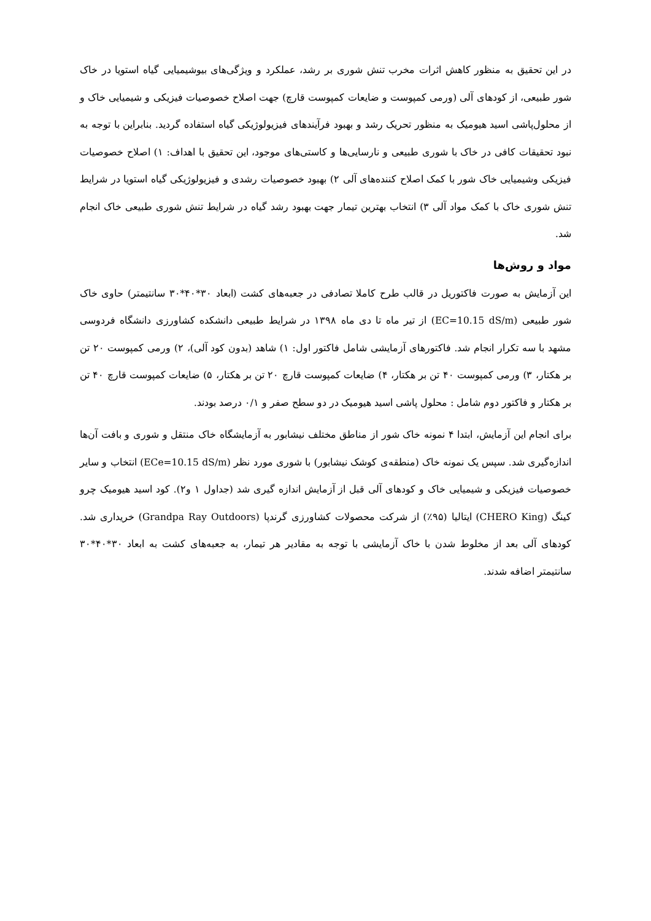در این تحقیق به منظور کاهش اثرات مخرب تنش شوری بر رشد، عملکرد و ویژگی‌های بیوشیمیایی گیاه استویا در خاک شور طبیعی، از کودهای آلی (ورمی کمپوست و ضایعات کمپوست قارچ) جهت اصلاح خصوصیات فیزیکی و شیمیایی خاک و از محلول‌پاشی اسید هیومیک به منظور تحریک رشد و بهبود فرآیندهای فیزیولوژیکی گیاه استفاده گردید. بنابراین با توجه به نبود تحقیقات کافی در خاک با شوری طبیعی و نارسایی‌ها و کاستی‌های موجود، این تحقیق با اهداف: ۱) اصلاح خصوصیات فیزیکی وشیمیایی خاک شور با کمک اصلاح کننده‌های آلی ۲) بهبود خصوصیات رشدی و فیزیولوژیکی گیاه استویا در شرایط تنش شوری خاک با کمک مواد آلی ۳) انتخاب بهترین تیمار جهت بهبود رشد گیاه در شرایط تنش شوری طبیعی خاک انجام شد.
مواد و روش‌ها
این آزمایش به صورت فاکتوریل در قالب طرح کاملا تصادفی در جعبه‌های کشت (ابعاد ۳۰*۴۰*۳۰ سانتیمتر) حاوی خاک شور طبیعی (EC=10.15 dS/m) از تیر ماه تا دی ماه ۱۳۹۸ در شرایط طبیعی دانشکده کشاورزی دانشگاه فردوسی مشهد با سه تکرار انجام شد. فاکتورهای آزمایشی شامل فاکتور اول: ۱) شاهد (بدون کود آلی)، ۲) ورمی کمپوست ۲۰ تن بر هکتار، ۳) ورمی کمپوست ۴۰ تن بر هکتار، ۴) ضایعات کمپوست قارچ ۲۰ تن بر هکتار، ۵) ضایعات کمپوست قارچ ۴۰ تن بر هکتار و فاکتور دوم شامل : محلول پاشی اسید هیومیک در دو سطح صفر و ۰/۱ درصد بودند.
برای انجام این آزمایش، ابتدا ۴ نمونه خاک شور از مناطق مختلف نیشابور به آزمایشگاه خاک منتقل و شوری و بافت آن‌ها اندازه‌گیری شد. سپس یک نمونه خاک (منطقه‌ی کوشک نیشابور) با شوری مورد نظر (ECe=10.15 dS/m) انتخاب و سایر خصوصیات فیزیکی و شیمیایی خاک و کودهای آلی قبل از آزمایش اندازه گیری شد (جداول ۱ و۲). کود اسید هیومیک چرو کینگ (CHERO King) ایتالیا (۹۵٪) از شرکت محصولات کشاورزی گرندپا (Grandpa Ray Outdoors) خریداری شد. کودهای آلی بعد از مخلوط شدن با خاک آزمایشی با توجه به مقادیر هر تیمار، به جعبه‌های کشت به ابعاد ۳۰*۴۰*۳۰ سانتیمتر اضافه شدند.